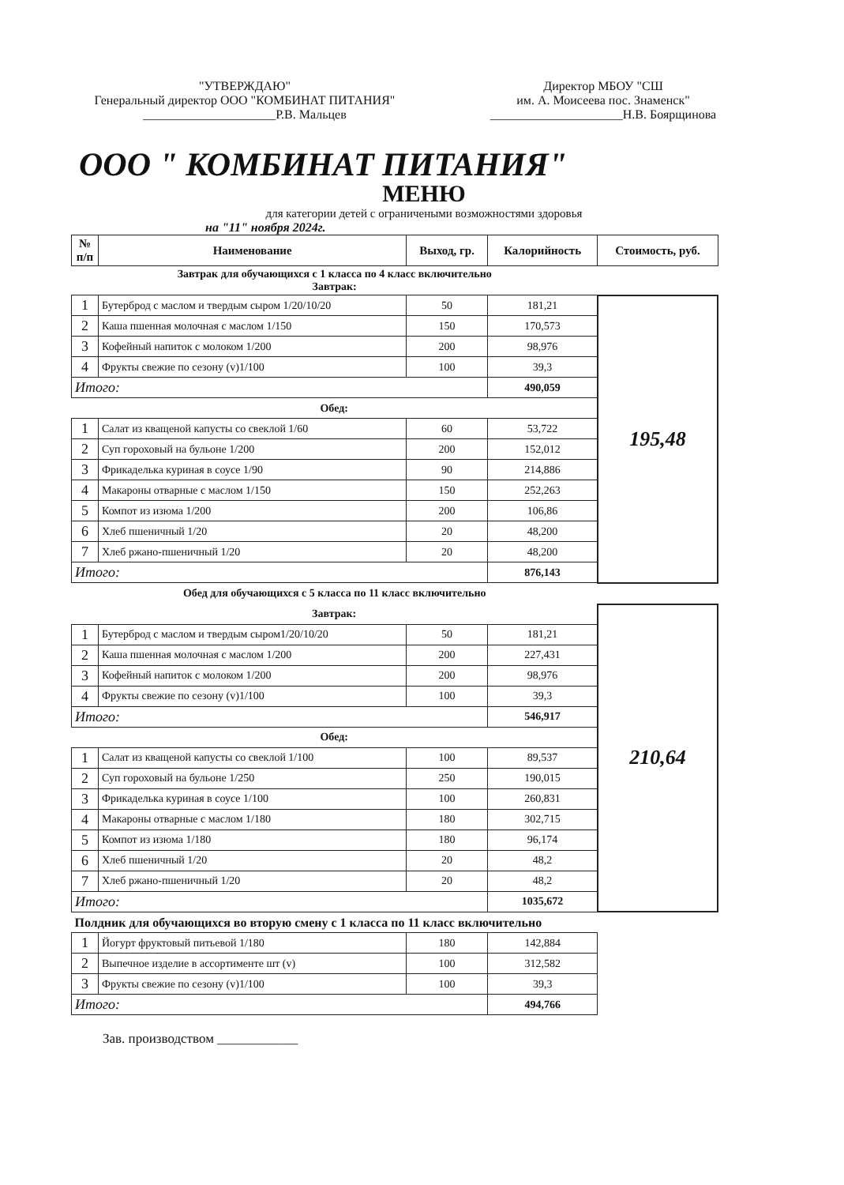"УТВЕРЖДАЮ"
Генеральный директор ООО "КОМБИНАТ ПИТАНИЯ"
_____________________Р.В. Мальцев
Директор МБОУ "СШ
им. А. Моисеева пос. Знаменск"
_____________________Н.В. Боярщинова
ООО " КОМБИНАТ ПИТАНИЯ"
МЕНЮ
для категории детей с ограничеными возможностями здоровья
на "11" ноября 2024г.
| № п/п | Наименование | Выход, гр. | Калорийность | Стоимость, руб. |
| --- | --- | --- | --- | --- |
| Завтрак для обучающихся с 1 класса по 4 класс включительно Завтрак: | | | | |
| 1 | Бутерброд с маслом и твердым сыром 1/20/10/20 | 50 | 181,21 | 195,48 |
| 2 | Каша пшенная молочная с маслом 1/150 | 150 | 170,573 | |
| 3 | Кофейный напиток с молоком 1/200 | 200 | 98,976 | |
| 4 | Фрукты свежие по сезону (v)1/100 | 100 | 39,3 | |
| Итого: | | | 490,059 | |
| Обед: | | | | |
| 1 | Салат из кващеной капусты со свеклой 1/60 | 60 | 53,722 | |
| 2 | Суп гороховый на бульоне 1/200 | 200 | 152,012 | |
| 3 | Фрикаделька куриная в соусе 1/90 | 90 | 214,886 | |
| 4 | Макароны отварные с маслом 1/150 | 150 | 252,263 | |
| 5 | Компот из изюма 1/200 | 200 | 106,86 | |
| 6 | Хлеб пшеничный 1/20 | 20 | 48,200 | |
| 7 | Хлеб ржано-пшеничный 1/20 | 20 | 48,200 | |
| Итого: | | | 876,143 | |
| Обед для обучающихся с 5 класса по 11 класс включительно | | | | |
| Завтрак: | | | | 210,64 |
| 1 | Бутерброд с маслом и твердым сыром1/20/10/20 | 50 | 181,21 | |
| 2 | Каша пшенная молочная с маслом 1/200 | 200 | 227,431 | |
| 3 | Кофейный напиток с молоком 1/200 | 200 | 98,976 | |
| 4 | Фрукты свежие по сезону (v)1/100 | 100 | 39,3 | |
| Итого: | | | 546,917 | |
| Обед: | | | | |
| 1 | Салат из кващеной капусты со свеклой 1/100 | 100 | 89,537 | |
| 2 | Суп гороховый на бульоне 1/250 | 250 | 190,015 | |
| 3 | Фрикаделька куриная в соусе 1/100 | 100 | 260,831 | |
| 4 | Макароны отварные с маслом 1/180 | 180 | 302,715 | |
| 5 | Компот из изюма 1/180 | 180 | 96,174 | |
| 6 | Хлеб пшеничный 1/20 | 20 | 48,2 | |
| 7 | Хлеб ржано-пшеничный 1/20 | 20 | 48,2 | |
| Итого: | | | 1035,672 | |
| Полдник для обучающихся во вторую смену с 1 класса по 11 класс включительно | | | | |
| 1 | Йогурт фруктовый питьевой 1/180 | 180 | 142,884 | |
| 2 | Выпечное изделие в ассортименте шт (v) | 100 | 312,582 | |
| 3 | Фрукты свежие по сезону (v)1/100 | 100 | 39,3 | |
| Итого: | | | 494,766 | |
Зав. производством ____________